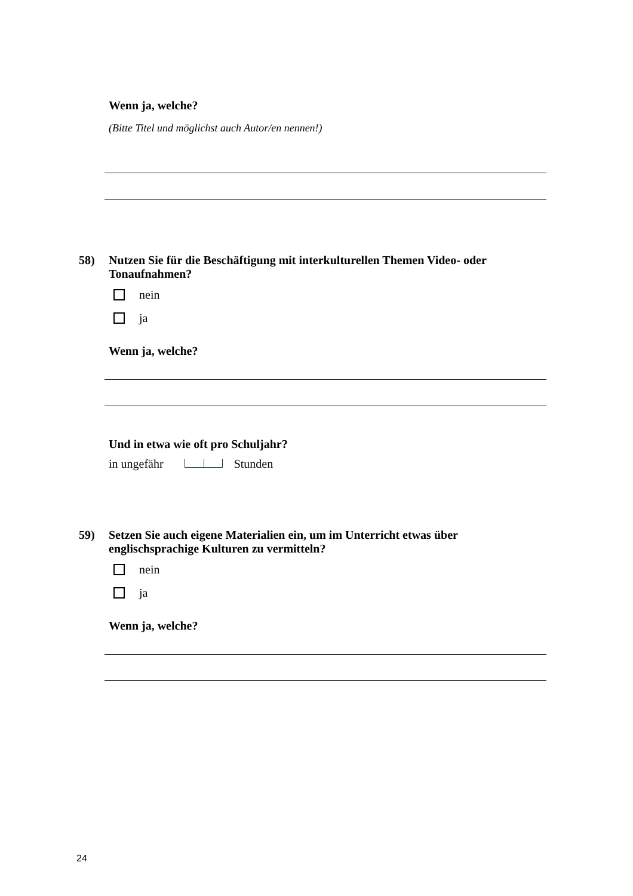Wenn ja, welche?
(Bitte Titel und möglichst auch Autor/en nennen!)
58)
Nutzen Sie für die Beschäftigung mit interkulturellen Themen Video- oder Tonaufnahmen?
nein
ja
Wenn ja, welche?
Und in etwa wie oft pro Schuljahr?
in ungefähr Stunden
59)
Setzen Sie auch eigene Materialien ein, um im Unterricht etwas über englischsprachige Kulturen zu vermitteln?
nein
ja
Wenn ja, welche?
24